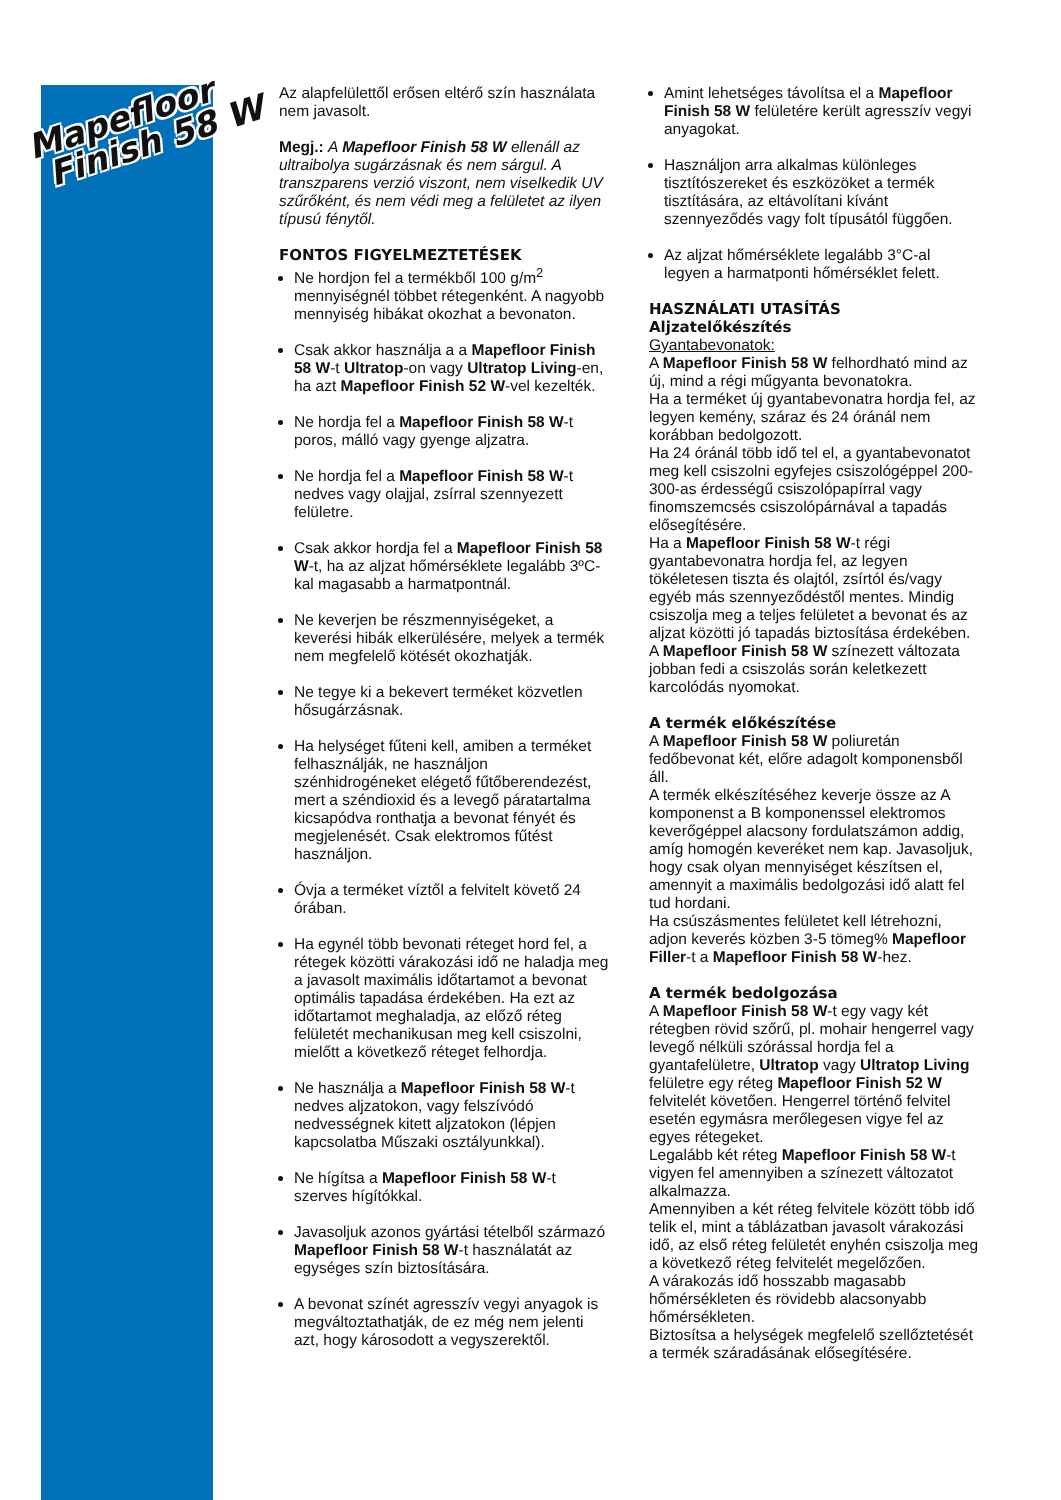Mapefloor
Finish 58 W
Az alapfelülettől erősen eltérő szín használata nem javasolt.
Megj.: A Mapefloor Finish 58 W ellenáll az ultraibolya sugárzásnak és nem sárgul. A transzparens verzió viszont, nem viselkedik UV szűrőként, és nem védi meg a felületet az ilyen típusú fénytől.
FONTOS FIGYELMEZTETÉSEK
Ne hordjon fel a termékből 100 g/m<sup>2</sup> mennyiségnél többet rétegenként. A nagyobb mennyiség hibákat okozhat a bevonaton.
Csak akkor használja a a Mapefloor Finish 58 W-t Ultratop-on vagy Ultratop Living-en, ha azt Mapefloor Finish 52 W-vel kezelték.
Ne hordja fel a Mapefloor Finish 58 W-t poros, málló vagy gyenge aljzatra.
Ne hordja fel a Mapefloor Finish 58 W-t nedves vagy olajjal, zsírral szennyezett felületre.
Csak akkor hordja fel a Mapefloor Finish 58 W-t, ha az aljzat hőmérséklete legalább 3ºC-kal magasabb a harmatpontnál.
Ne keverjen be részmennyiségeket, a keverési hibák elkerülésére, melyek a termék nem megfelelő kötését okozhatják.
Ne tegye ki a bekevert terméket közvetlen hősugárzásnak.
Ha helységet fűteni kell, amiben a terméket felhasználják, ne használjon szénhidrogéneket elégető fűtőberendezést, mert a széndioxid és a levegő páratartalma kicsapódva ronthatja a bevonat fényét és megjelenését. Csak elektromos fűtést használjon.
Óvja a terméket víztől a felvitelt követő 24 órában.
Ha egynél több bevonati réteget hord fel, a rétegek közötti várakozási idő ne haladja meg a javasolt maximális időtartamot a bevonat optimális tapadása érdekében. Ha ezt az időtartamot meghaladja, az előző réteg felületét mechanikusan meg kell csiszolni, mielőtt a következő réteget felhordja.
Ne használja a Mapefloor Finish 58 W-t nedves aljzatokon, vagy felszívódó nedvességnek kitett aljzatokon (lépjen kapcsolatba Műszaki osztályunkkal).
Ne hígítsa a Mapefloor Finish 58 W-t szerves hígítókkal.
Javasoljuk azonos gyártási tételből származó Mapefloor Finish 58 W-t használatát az egységes szín biztosítására.
A bevonat színét agresszív vegyi anyagok is megváltoztathatják, de ez még nem jelenti azt, hogy károsodott a vegyszerektől.
Amint lehetséges távolítsa el a Mapefloor Finish 58 W felületére került agresszív vegyi anyagokat.
Használjon arra alkalmas különleges tisztítószereket és eszközöket a termék tisztítására, az eltávolítani kívánt szennyeződés vagy folt típusától függően.
Az aljzat hőmérséklete legalább 3°C-al legyen a harmatponti hőmérséklet felett.
HASZNÁLATI UTASÍTÁS
Aljzatelőkészítés
Gyantabevonatok:
A Mapefloor Finish 58 W felhordható mind az új, mind a régi műgyanta bevonatokra.
Ha a terméket új gyantabevonatra hordja fel, az legyen kemény, száraz és 24 óránál nem korábban bedolgozott.
Ha 24 óránál több idő tel el, a gyantabevonatot meg kell csiszolni egyfejes csiszológéppel 200-300-as érdességű csiszolópapírral vagy finomszemcsés csiszolópárnával a tapadás elősegítésére.
Ha a Mapefloor Finish 58 W-t régi gyantabevonatra hordja fel, az legyen tökéletesen tiszta és olajtól, zsírtól és/vagy egyéb más szennyeződéstől mentes. Mindig csiszolja meg a teljes felületet a bevonat és az aljzat közötti jó tapadás biztosítása érdekében.
A Mapefloor Finish 58 W színezett változata jobban fedi a csiszolás során keletkezett karcolódás nyomokat.
A termék előkészítése
A Mapefloor Finish 58 W poliuretán fedőbevonat két, előre adagolt komponensből áll.
A termék elkészítéséhez keverje össze az A komponenst a B komponenssel elektromos keverőgéppel alacsony fordulatszámon addig, amíg homogén keveréket nem kap. Javasoljuk, hogy csak olyan mennyiséget készítsen el, amennyit a maximális bedolgozási idő alatt fel tud hordani.
Ha csúszásmentes felületet kell létrehozni, adjon keverés közben 3-5 tömeg% Mapefloor Filler-t a Mapefloor Finish 58 W-hez.
A termék bedolgozása
A Mapefloor Finish 58 W-t egy vagy két rétegben rövid szőrű, pl. mohair hengerrel vagy levegő nélküli szórással hordja fel a gyantafelületre, Ultratop vagy Ultratop Living felületre egy réteg Mapefloor Finish 52 W felvitelét követően. Hengerrel történő felvitel esetén egymásra merőlegesen vigye fel az egyes rétegeket.
Legalább két réteg Mapefloor Finish 58 W-t vigyen fel amennyiben a színezett változatot alkalmazza.
Amennyiben a két réteg felvitele között több idő telik el, mint a táblázatban javasolt várakozási idő, az első réteg felületét enyhén csiszolja meg a következő réteg felvitelét megelőzően.
A várakozás idő hosszabb magasabb hőmérsékleten és rövidebb alacsonyabb hőmérsékleten.
Biztosítsa a helységek megfelelő szellőztetését a termék száradásának elősegítésére.